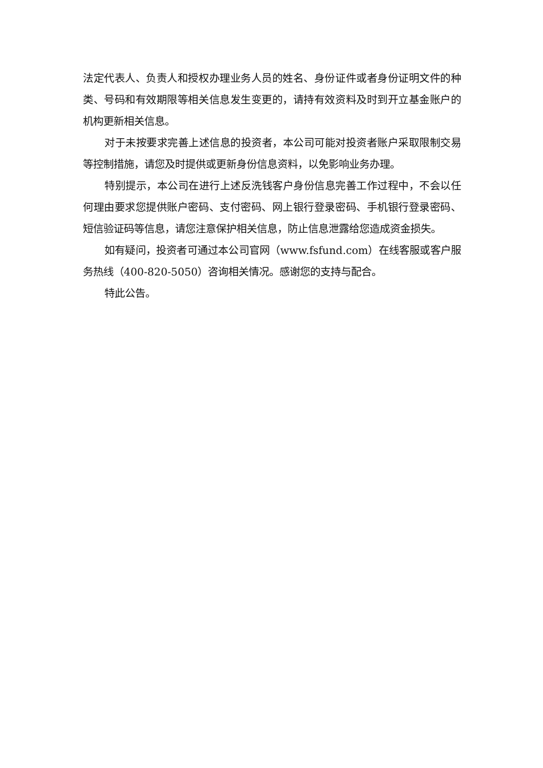法定代表人、负责人和授权办理业务人员的姓名、身份证件或者身份证明文件的种类、号码和有效期限等相关信息发生变更的，请持有效资料及时到开立基金账户的机构更新相关信息。
对于未按要求完善上述信息的投资者，本公司可能对投资者账户采取限制交易等控制措施，请您及时提供或更新身份信息资料，以免影响业务办理。
特别提示，本公司在进行上述反洗钱客户身份信息完善工作过程中，不会以任何理由要求您提供账户密码、支付密码、网上银行登录密码、手机银行登录密码、短信验证码等信息，请您注意保护相关信息，防止信息泄露给您造成资金损失。
如有疑问，投资者可通过本公司官网（www.fsfund.com）在线客服或客户服务热线（400-820-5050）咨询相关情况。感谢您的支持与配合。
特此公告。